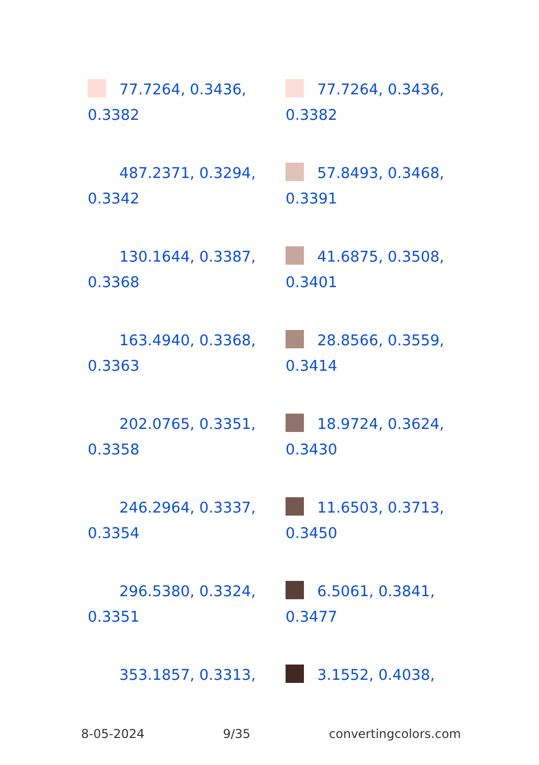77.7264, 0.3436, 0.3382
77.7264, 0.3436, 0.3382
487.2371, 0.3294, 0.3342
57.8493, 0.3468, 0.3391
130.1644, 0.3387, 0.3368
41.6875, 0.3508, 0.3401
163.4940, 0.3368, 0.3363
28.8566, 0.3559, 0.3414
202.0765, 0.3351, 0.3358
18.9724, 0.3624, 0.3430
246.2964, 0.3337, 0.3354
11.6503, 0.3713, 0.3450
296.5380, 0.3324, 0.3351
6.5061, 0.3841, 0.3477
353.1857, 0.3313,
3.1552, 0.4038,
8-05-2024 9/35 convertingcolors.com